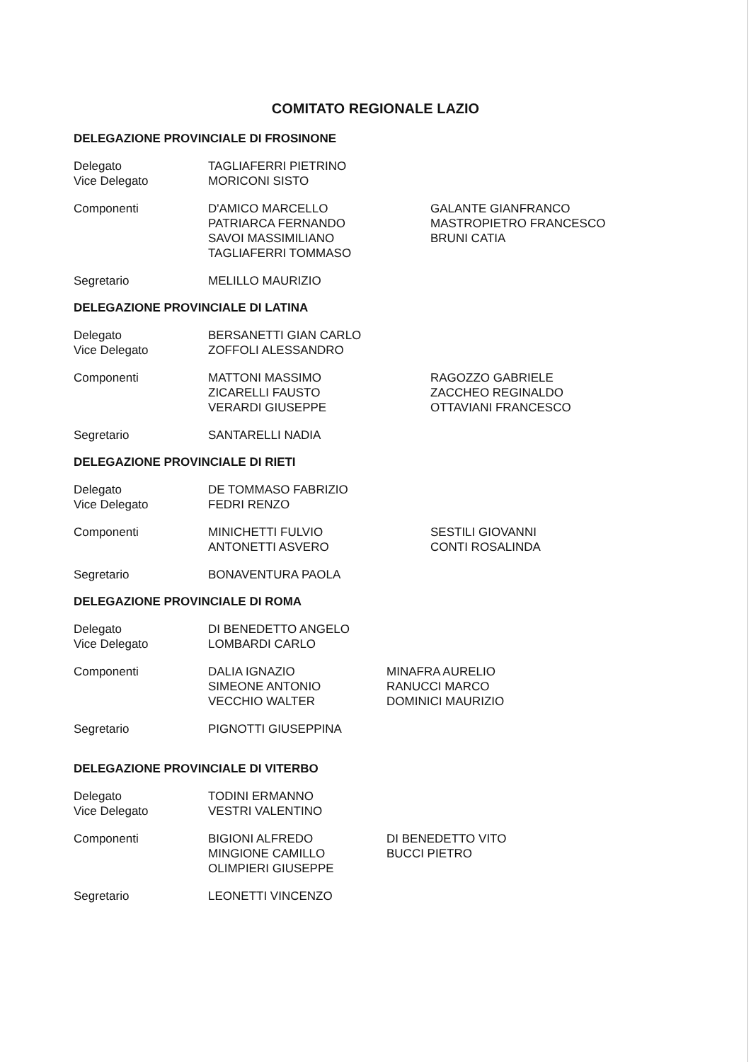COMITATO REGIONALE LAZIO
DELEGAZIONE PROVINCIALE DI FROSINONE
Delegato TAGLIAFERRI PIETRINO
Vice Delegato MORICONI SISTO
Componenti D'AMICO MARCELLO
PATRIARCA FERNANDO
SAVOI MASSIMILIANO
TAGLIAFERRI TOMMASO
GALANTE GIANFRANCO
MASTROPIETRO FRANCESCO
BRUNI CATIA
Segretario MELILLO MAURIZIO
DELEGAZIONE PROVINCIALE DI LATINA
Delegato BERSANETTI GIAN CARLO
Vice Delegato ZOFFOLI ALESSANDRO
Componenti MATTONI MASSIMO
ZICARELLI FAUSTO
VERARDI GIUSEPPE
RAGOZZO GABRIELE
ZACCHEO REGINALDO
OTTAVIANI FRANCESCO
Segretario SANTARELLI NADIA
DELEGAZIONE PROVINCIALE DI RIETI
Delegato DE TOMMASO FABRIZIO
Vice Delegato FEDRI RENZO
Componenti MINICHETTI FULVIO
ANTONETTI ASVERO
SESTILI GIOVANNI
CONTI ROSALINDA
Segretario BONAVENTURA PAOLA
DELEGAZIONE PROVINCIALE DI ROMA
Delegato DI BENEDETTO ANGELO
Vice Delegato LOMBARDI CARLO
Componenti DALIA IGNAZIO
SIMEONE ANTONIO
VECCHIO WALTER
MINAFRA AURELIO
RANUCCI MARCO
DOMINICI MAURIZIO
Segretario PIGNOTTI GIUSEPPINA
DELEGAZIONE PROVINCIALE DI VITERBO
Delegato TODINI ERMANNO
Vice Delegato VESTRI VALENTINO
Componenti BIGIONI ALFREDO
MINGIONE CAMILLO
OLIMPIERI GIUSEPPE
DI BENEDETTO VITO
BUCCI PIETRO
Segretario LEONETTI VINCENZO